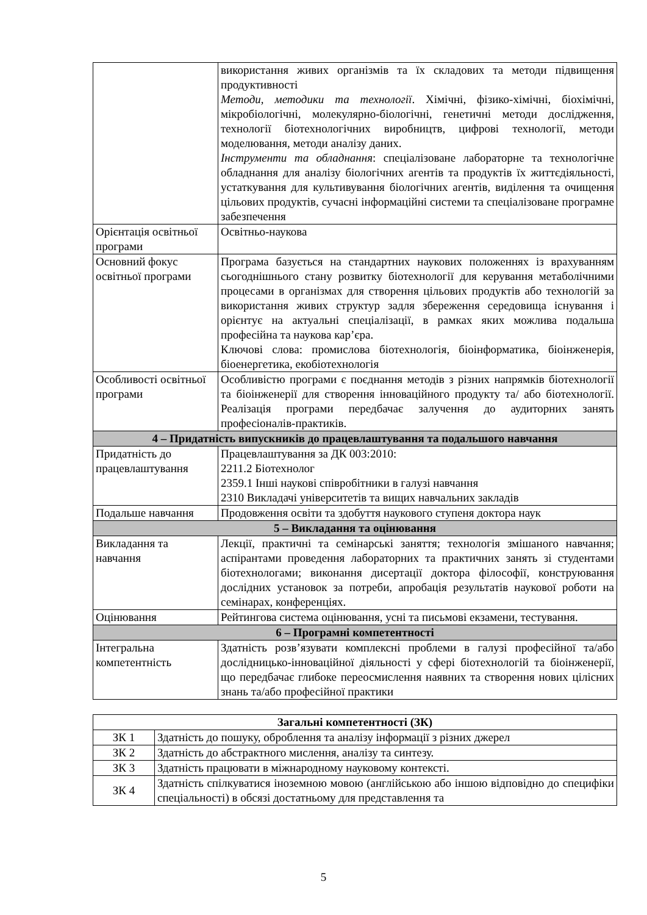| | використання живих організмів та їх складових та методи підвищення продуктивності Методи, методики та технології . Хімічні, фізико-хімічні, біохімічні, мікробіологічні, молекулярно-біологічні, генетичні методи дослідження, технології біотехнологічних виробництв, цифрові технології, методи моделювання, методи аналізу даних. Інструменти та обладнання : спеціалізоване лабораторне та технологічне обладнання для аналізу біологічних агентів та продуктів їх життєдіяльності, устаткування для культивування біологічних агентів, виділення та очищення цільових продуктів, сучасні інформаційні системи та спеціалізоване програмне забезпечення |
| Орієнтація освітньої програми | Освітньо-наукова |
| Основний фокус освітньої програми | Програма базується на стандартних наукових положеннях із врахуванням сьогоднішнього стану розвитку біотехнології для керування метаболічними процесами в організмах для створення цільових продуктів або технологій за використання живих структур задля збереження середовища існування і орієнтує на актуальні спеціалізації, в рамках яких можлива подальша професійна та наукова кар’єра. Ключові слова: промислова біотехнологія, біоінформатика, біоінженерія, біоенергетика, екобіотехнологія |
| Особливості освітньої програми | Особливістю програми є поєднання методів з різних напрямків біотехнології та біоінженерії для створення інноваційного продукту та/ або біотехнології. Реалізація програми передбачає залучення до аудиторних занять професіоналів-практиків. |
| 4 – Придатність випускників до працевлаштування та подальшого навчання | |
| Придатність до працевлаштування | Працевлаштування за ДК 003:2010: 2211.2 Біотехнолог 2359.1 Інші наукові співробітники в галузі навчання 2310 Викладачі університетів та вищих навчальних закладів |
| Подальше навчання | Продовження освіти та здобуття наукового ступеня доктора наук |
| 5 – Викладання та оцінювання | |
| Викладання та навчання | Лекції, практичні та семінарські заняття; технологія змішаного навчання; аспірантами проведення лабораторних та практичних занять зі студентами біотехнологами; виконання дисертації доктора філософії, конструювання дослідних установок за потреби, апробація результатів наукової роботи на семінарах, конференціях. |
| Оцінювання | Рейтингова система оцінювання, усні та письмові екзамени, тестування. |
| 6 – Програмні компетентності | |
| Інтегральна компетентність | Здатність розв’язувати комплексні проблеми в галузі професійної та/або дослідницько-інноваційної діяльності у сфері біотехнологій та біоінженерії, що передбачає глибоке переосмислення наявних та створення нових цілісних знань та/або професійної практики |
| Загальні компетентності (ЗК) | |
| --- | --- |
| ЗК 1 | Здатність до пошуку, оброблення та аналізу інформації з різних джерел |
| ЗК 2 | Здатність до абстрактного мислення, аналізу та синтезу. |
| ЗК 3 | Здатність працювати в міжнародному науковому контексті. |
| ЗК 4 | Здатність спілкуватися іноземною мовою (англійською або іншою відповідно до специфіки спеціальності) в обсязі достатньому для представлення та |
5